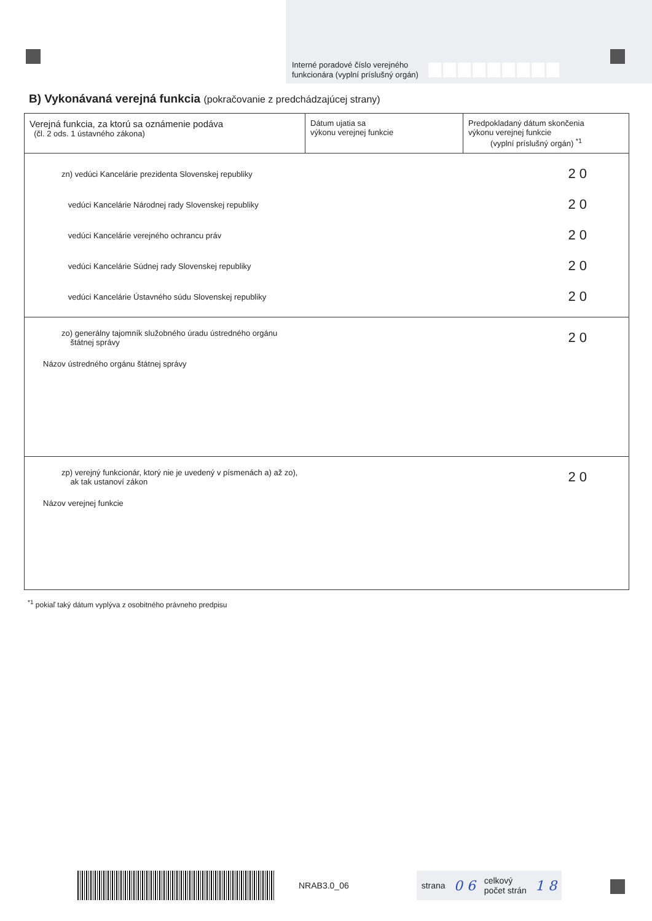Interné poradové číslo verejného
funkcionára (vyplní príslušný orgán)
B) Vykonávaná verejná funkcia (pokračovanie z predchádzajúcej strany)
| Verejná funkcia, za ktorú sa oznámenie podáva (čl. 2 ods. 1 ústavného zákona) | Dátum ujatia sa výkonu verejnej funkcie | Predpokladaný dátum skončenia výkonu verejnej funkcie (vyplní príslušný orgán) <sup>*1</sup> |
| --- | --- | --- |
| zn) vedúci Kancelárie prezidenta Slovenskej republiky 2 0 vedúci Kancelárie Národnej rady Slovenskej republiky 2 0 vedúci Kancelárie verejného ochrancu práv 2 0 vedúci Kancelárie Súdnej rady Slovenskej republiky 2 0 vedúci Kancelárie Ústavného súdu Slovenskej republiky 2 0 | | |
| zo) generálny tajomník služobného úradu ústredného orgánu štátnej správy 2 0 Názov ústredného orgánu štátnej správy | | |
| zp) verejný funkcionár, ktorý nie je uvedený v písmenách a) až zo), ak tak ustanoví zákon 2 0 Názov verejnej funkcie | | |
<sup>*1</sup> pokiaľ taký dátum vyplýva z osobitného právneho predpisu
NRAB3.0_06
strana 0 6 celkový
počet strán 1 8